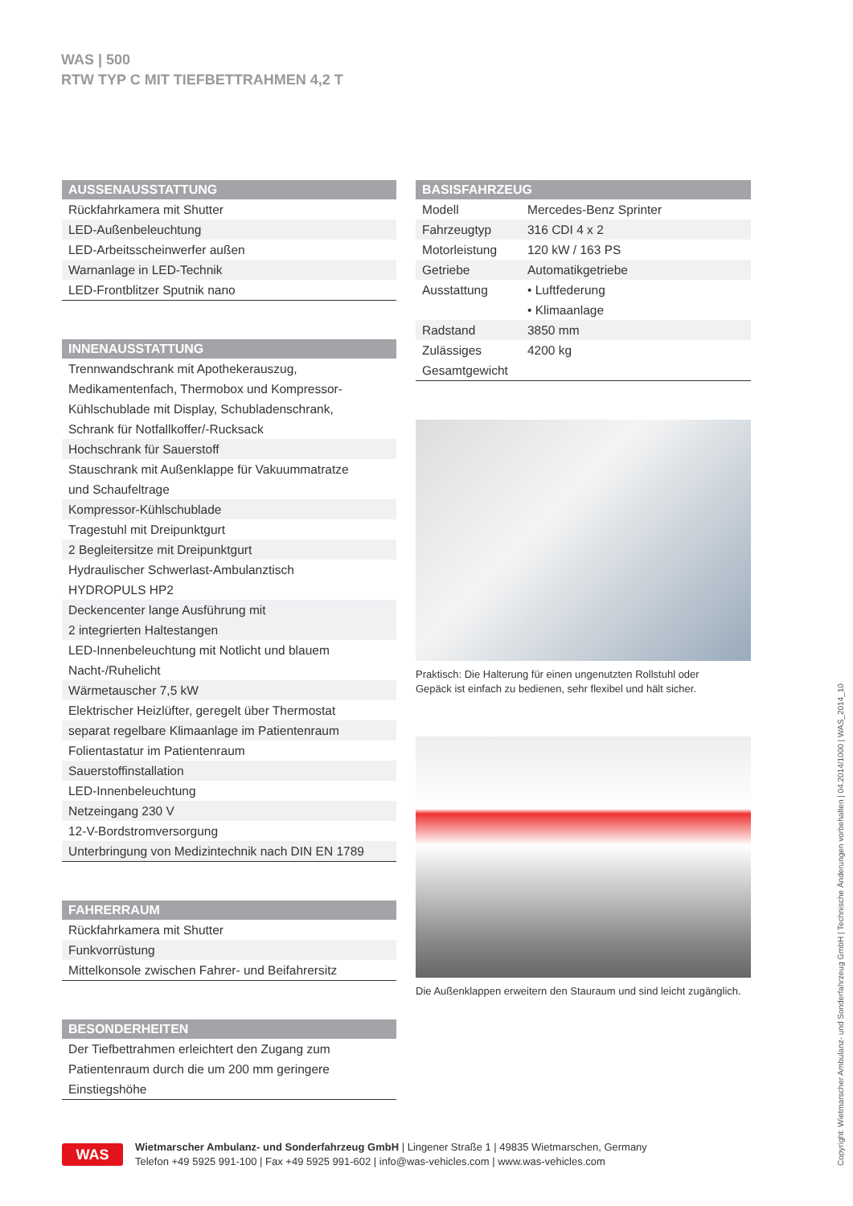WAS | 500
RTW TYP C MIT TIEFBETTRAHMEN 4,2 T
| AUSSENAUSSTATTUNG |
| --- |
| Rückfahrkamera mit Shutter |
| LED-Außenbeleuchtung |
| LED-Arbeitsscheinwerfer außen |
| Warnanlage in LED-Technik |
| LED-Frontblitzer Sputnik nano |
| INNENAUSSTATTUNG |
| --- |
| Trennwandschrank mit Apothekerauszug, Medikamentenfach, Thermobox und Kompressor- Kühlschublade mit Display, Schubladenschrank, Schrank für Notfallkoffer/-Rucksack |
| Hochschrank für Sauerstoff |
| Stauschrank mit Außenklappe für Vakuummatratze und Schaufeltrage |
| Kompressor-Kühlschublade |
| Tragestuhl mit Dreipunktgurt |
| 2 Begleitersitze mit Dreipunktgurt |
| Hydraulischer Schwerlast-Ambulanztisch HYDROPULS HP2 |
| Deckencenter lange Ausführung mit 2 integrierten Haltestangen |
| LED-Innenbeleuchtung mit Notlicht und blauem Nacht-/Ruhelicht |
| Wärmetauscher 7,5 kW |
| Elektrischer Heizlüfter, geregelt über Thermostat |
| separat regelbare Klimaanlage im Patientenraum |
| Folientastatur im Patientenraum |
| Sauerstoffinstallation |
| LED-Innenbeleuchtung |
| Netzeingang 230 V |
| 12-V-Bordstromversorgung |
| Unterbringung von Medizintechnik nach DIN EN 1789 |
| FAHRERRAUM |
| --- |
| Rückfahrkamera mit Shutter |
| Funkvorrüstung |
| Mittelkonsole zwischen Fahrer- und Beifahrersitz |
| BESONDERHEITEN |
| --- |
| Der Tiefbettrahmen erleichtert den Zugang zum Patientenraum durch die um 200 mm geringere Einstiegshöhe |
| BASISFAHRZEUG | |
| --- | --- |
| Modell | Mercedes-Benz Sprinter |
| Fahrzeugtyp | 316 CDI 4 x 2 |
| Motorleistung | 120 kW / 163 PS |
| Getriebe | Automatikgetriebe |
| Ausstattung | • Luftfederung • Klimaanlage |
| Radstand | 3850 mm |
| Zulässiges Gesamtgewicht | 4200 kg |
Praktisch: Die Halterung für einen ungenutzten Rollstuhl oder
Gepäck ist einfach zu bedienen, sehr flexibel und hält sicher.
Die Außenklappen erweitern den Stauraum und sind leicht zugänglich.
WAS
Wietmarscher Ambulanz- und Sonderfahrzeug GmbH | Lingener Straße 1 | 49835 Wietmarschen, Germany
Telefon +49 5925 991-100 | Fax +49 5925 991-602 | info@was-vehicles.com | www.was-vehicles.com
Copyright: Wietmarscher Ambulanz- und Sonderfahrzeug GmbH | Technische Änderungen vorbehalten | 04.2014/1000 | WAS_2014_10